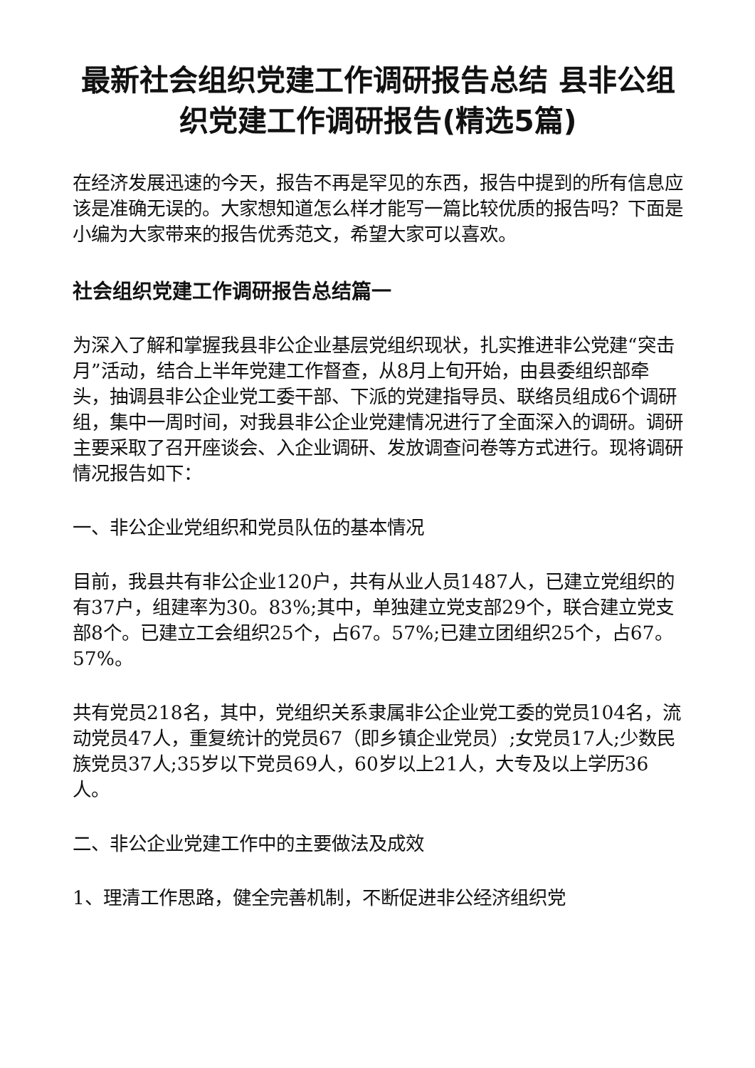最新社会组织党建工作调研报告总结 县非公组织党建工作调研报告(精选5篇)
在经济发展迅速的今天，报告不再是罕见的东西，报告中提到的所有信息应该是准确无误的。大家想知道怎么样才能写一篇比较优质的报告吗？下面是小编为大家带来的报告优秀范文，希望大家可以喜欢。
社会组织党建工作调研报告总结篇一
为深入了解和掌握我县非公企业基层党组织现状，扎实推进非公党建“突击月”活动，结合上半年党建工作督查，从8月上旬开始，由县委组织部牵头，抽调县非公企业党工委干部、下派的党建指导员、联络员组成6个调研组，集中一周时间，对我县非公企业党建情况进行了全面深入的调研。调研主要采取了召开座谈会、入企业调研、发放调查问卷等方式进行。现将调研情况报告如下：
一、非公企业党组织和党员队伍的基本情况
目前，我县共有非公企业120户，共有从业人员1487人，已建立党组织的有37户，组建率为30。83%;其中，单独建立党支部29个，联合建立党支部8个。已建立工会组织25个，占67。57%;已建立团组织25个，占67。57%。
共有党员218名，其中，党组织关系隶属非公企业党工委的党员104名，流动党员47人，重复统计的党员67（即乡镇企业党员）;女党员17人;少数民族党员37人;35岁以下党员69人，60岁以上21人，大专及以上学历36人。
二、非公企业党建工作中的主要做法及成效
1、理清工作思路，健全完善机制，不断促进非公经济组织党